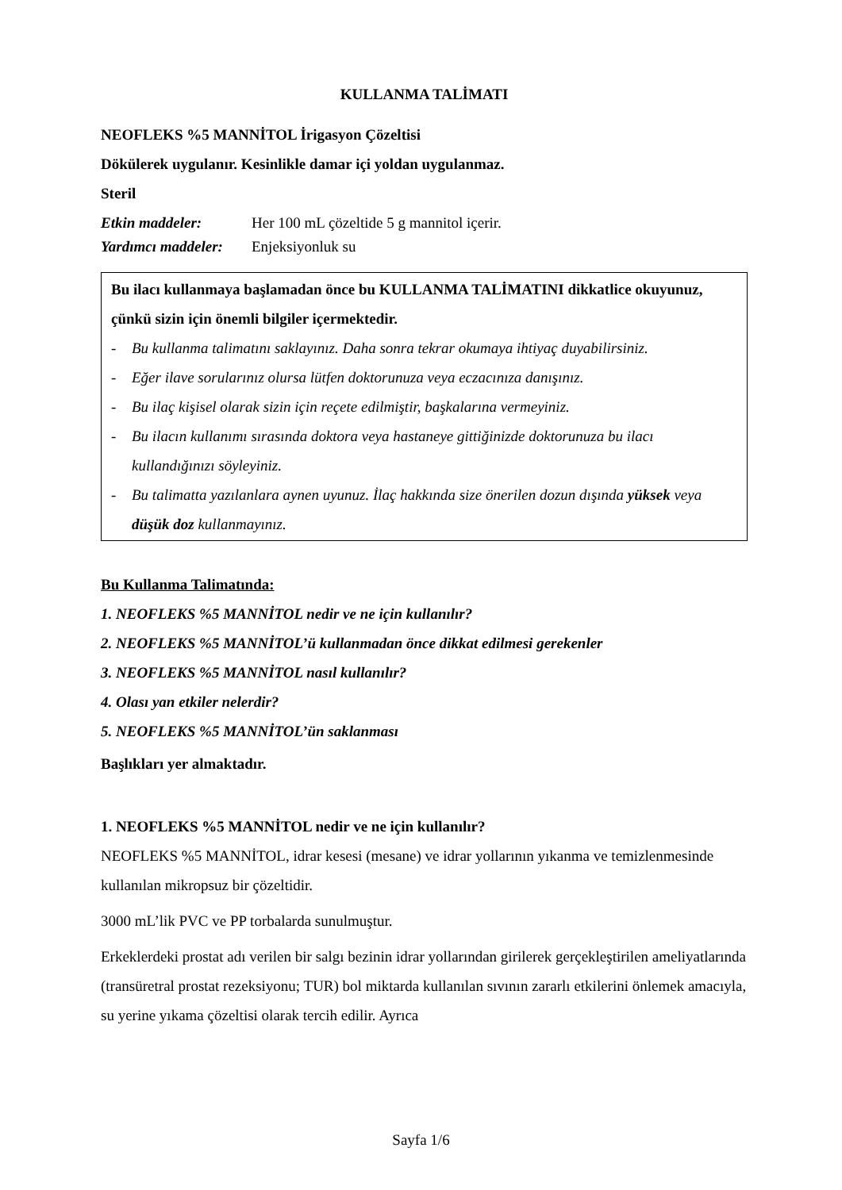KULLANMA TALİMATI
NEOFLEKS %5 MANNİTOL İrigasyon Çözeltisi
Dökülerek uygulanır. Kesinlikle damar içi yoldan uygulanmaz.
Steril
Etkin maddeler: Her 100 mL çözeltide 5 g mannitol içerir.
Yardımcı maddeler: Enjeksiyonluk su
Bu ilacı kullanmaya başlamadan önce bu KULLANMA TALİMATINI dikkatlice okuyunuz, çünkü sizin için önemli bilgiler içermektedir.
- Bu kullanma talimatını saklayınız. Daha sonra tekrar okumaya ihtiyaç duyabilirsiniz.
- Eğer ilave sorularınız olursa lütfen doktorunuza veya eczacınıza danışınız.
- Bu ilaç kişisel olarak sizin için reçete edilmiştir, başkalarına vermeyiniz.
- Bu ilacın kullanımı sırasında doktora veya hastaneye gittiğinizde doktorunuza bu ilacı kullandığınızı söyleyiniz.
- Bu talimatta yazılanlara aynen uyunuz. İlaç hakkında size önerilen dozun dışında yüksek veya düşük doz kullanmayınız.
Bu Kullanma Talimatında:
1. NEOFLEKS %5 MANNİTOL nedir ve ne için kullanılır?
2. NEOFLEKS %5 MANNİTOL’ü kullanmadan önce dikkat edilmesi gerekenler
3. NEOFLEKS %5 MANNİTOL nasıl kullanılır?
4. Olası yan etkiler nelerdir?
5. NEOFLEKS %5 MANNİTOL’ün saklanması
Başlıkları yer almaktadır.
1. NEOFLEKS %5 MANNİTOL nedir ve ne için kullanılır?
NEOFLEKS %5 MANNİTOL, idrar kesesi (mesane) ve idrar yollarının yıkanma ve temizlenmesinde kullanılan mikropsuz bir çözeltidir.
3000 mL’lik PVC ve PP torbalarda sunulmuştur.
Erkeklerdeki prostat adı verilen bir salgı bezinin idrar yollarından girilerek gerçekleştirilen ameliyatlarında (transüretral prostat rezeksiyonu; TUR) bol miktarda kullanılan sıvının zararlı etkilerini önlemek amacıyla, su yerine yıkama çözeltisi olarak tercih edilir. Ayrıca
Sayfa 1/6